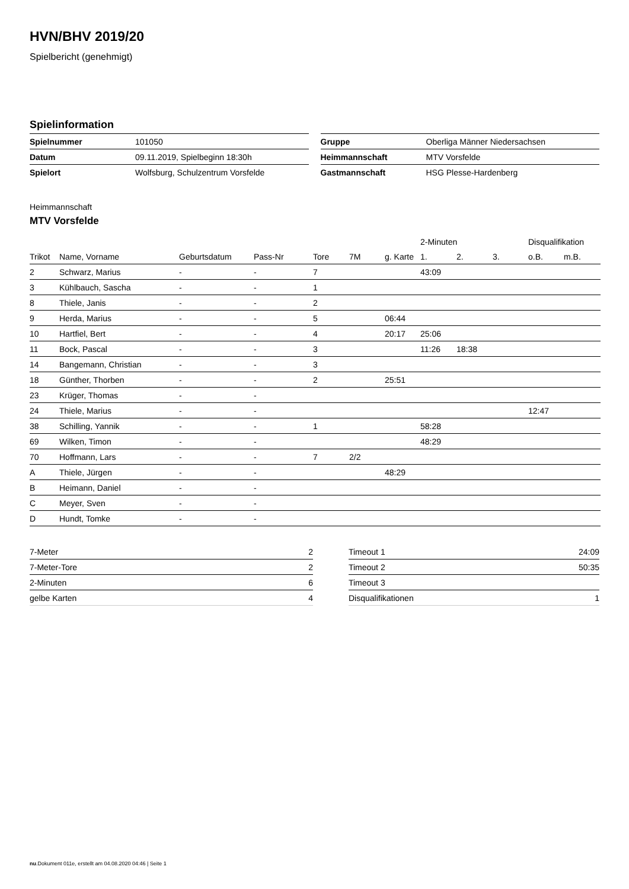HVN/BHV 2019/20
Spielbericht (genehmigt)
Spielinformation
| Spielnummer | 101050 |
| Datum | 09.11.2019, Spielbeginn 18:30h |
| Spielort | Wolfsburg, Schulzentrum Vorsfelde |
| Gruppe | Oberliga Männer Niedersachsen |
| Heimmannschaft | MTV Vorsfelde |
| Gastmannschaft | HSG Plesse-Hardenberg |
Heimmannschaft
MTV Vorsfelde
| | | | | | | | 2-Minuten | | | Disqualifikation | |
| --- | --- | --- | --- | --- | --- | --- | --- | --- | --- | --- | --- |
| Trikot | Name, Vorname | Geburtsdatum | Pass-Nr | Tore | 7M | g. Karte | 1. | 2. | 3. | o.B. | m.B. |
| 2 | Schwarz, Marius | - | - | 7 | | | 43:09 | | | | |
| 3 | Kühlbauch, Sascha | - | - | 1 | | | | | | | |
| 8 | Thiele, Janis | - | - | 2 | | | | | | | |
| 9 | Herda, Marius | - | - | 5 | | 06:44 | | | | | |
| 10 | Hartfiel, Bert | - | - | 4 | | 20:17 | 25:06 | | | | |
| 11 | Bock, Pascal | - | - | 3 | | | 11:26 | 18:38 | | | |
| 14 | Bangemann, Christian | - | - | 3 | | | | | | | |
| 18 | Günther, Thorben | - | - | 2 | | 25:51 | | | | | |
| 23 | Krüger, Thomas | - | - | | | | | | | | |
| 24 | Thiele, Marius | - | - | | | | | | | 12:47 | |
| 38 | Schilling, Yannik | - | - | 1 | | | 58:28 | | | | |
| 69 | Wilken, Timon | - | - | | | | 48:29 | | | | |
| 70 | Hoffmann, Lars | - | - | 7 | 2/2 | | | | | | |
| A | Thiele, Jürgen | - | - | | | 48:29 | | | | | |
| B | Heimann, Daniel | - | - | | | | | | | | |
| C | Meyer, Sven | - | - | | | | | | | | |
| D | Hundt, Tomke | - | - | | | | | | | | |
| 7-Meter | 2 |
| 7-Meter-Tore | 2 |
| 2-Minuten | 6 |
| gelbe Karten | 4 |
| Timeout 1 | 24:09 |
| Timeout 2 | 50:35 |
| Timeout 3 | |
| Disqualifikationen | 1 |
nu.Dokument 011e, erstellt am 04.08.2020 04:46 | Seite 1